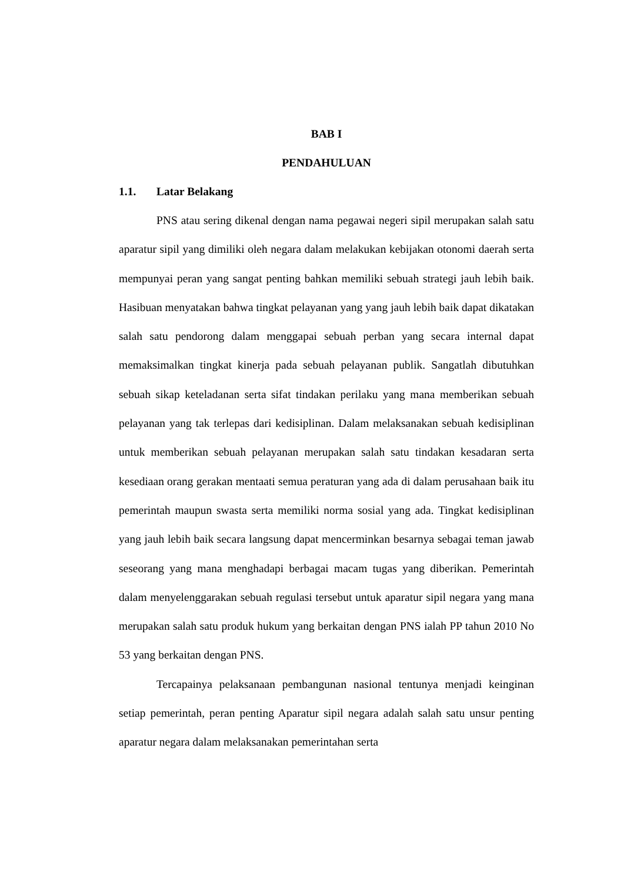BAB I
PENDAHULUAN
1.1. Latar Belakang
PNS atau sering dikenal dengan nama pegawai negeri sipil merupakan salah satu aparatur sipil yang dimiliki oleh negara dalam melakukan kebijakan otonomi daerah serta mempunyai peran yang sangat penting bahkan memiliki sebuah strategi jauh lebih baik. Hasibuan menyatakan bahwa tingkat pelayanan yang yang jauh lebih baik dapat dikatakan salah satu pendorong dalam menggapai sebuah perban yang secara internal dapat memaksimalkan tingkat kinerja pada sebuah pelayanan publik. Sangatlah dibutuhkan sebuah sikap keteladanan serta sifat tindakan perilaku yang mana memberikan sebuah pelayanan yang tak terlepas dari kedisiplinan. Dalam melaksanakan sebuah kedisiplinan untuk memberikan sebuah pelayanan merupakan salah satu tindakan kesadaran serta kesediaan orang gerakan mentaati semua peraturan yang ada di dalam perusahaan baik itu pemerintah maupun swasta serta memiliki norma sosial yang ada. Tingkat kedisiplinan yang jauh lebih baik secara langsung dapat mencerminkan besarnya sebagai teman jawab seseorang yang mana menghadapi berbagai macam tugas yang diberikan. Pemerintah dalam menyelenggarakan sebuah regulasi tersebut untuk aparatur sipil negara yang mana merupakan salah satu produk hukum yang berkaitan dengan PNS ialah PP tahun 2010 No 53 yang berkaitan dengan PNS.
Tercapainya pelaksanaan pembangunan nasional tentunya menjadi keinginan setiap pemerintah, peran penting Aparatur sipil negara adalah salah satu unsur penting aparatur negara dalam melaksanakan pemerintahan serta